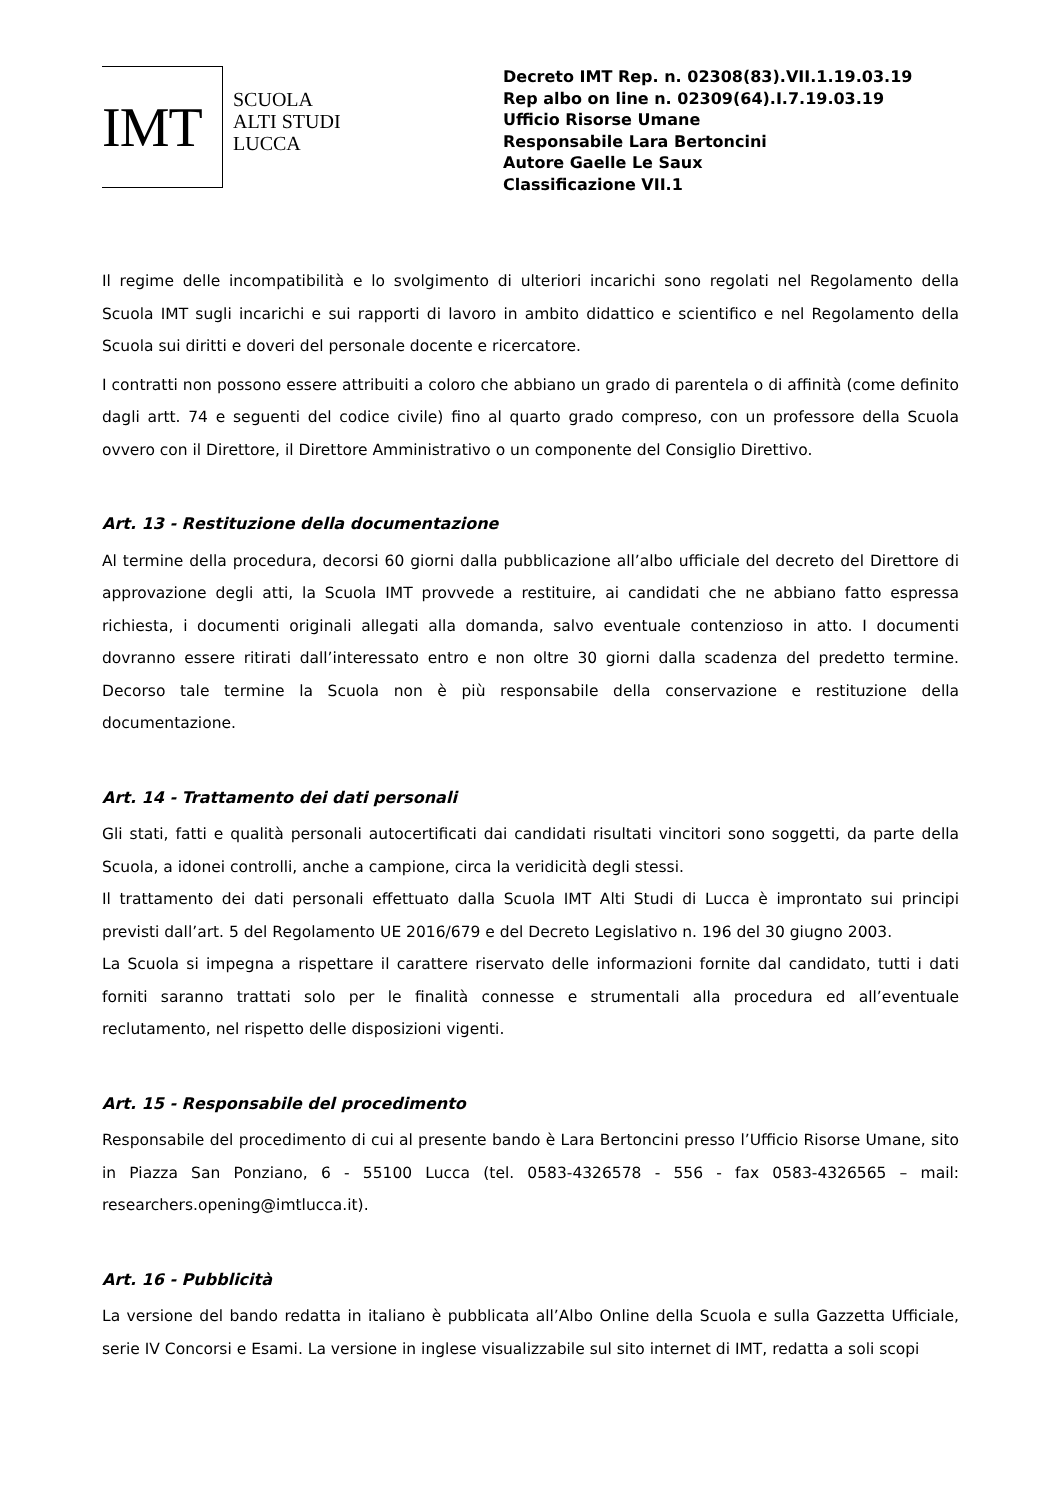IMT
SCUOLA
ALTI STUDI
LUCCA
Decreto IMT Rep. n. 02308(83).VII.1.19.03.19
Rep albo on line n. 02309(64).I.7.19.03.19
Ufficio Risorse Umane
Responsabile Lara Bertoncini
Autore Gaelle Le Saux
Classificazione VII.1
Il regime delle incompatibilità e lo svolgimento di ulteriori incarichi sono regolati nel Regolamento della Scuola IMT sugli incarichi e sui rapporti di lavoro in ambito didattico e scientifico e nel Regolamento della Scuola sui diritti e doveri del personale docente e ricercatore.
I contratti non possono essere attribuiti a coloro che abbiano un grado di parentela o di affinità (come definito dagli artt. 74 e seguenti del codice civile) fino al quarto grado compreso, con un professore della Scuola ovvero con il Direttore, il Direttore Amministrativo o un componente del Consiglio Direttivo.
Art. 13 - Restituzione della documentazione
Al termine della procedura, decorsi 60 giorni dalla pubblicazione all’albo ufficiale del decreto del Direttore di approvazione degli atti, la Scuola IMT provvede a restituire, ai candidati che ne abbiano fatto espressa richiesta, i documenti originali allegati alla domanda, salvo eventuale contenzioso in atto. I documenti dovranno essere ritirati dall’interessato entro e non oltre 30 giorni dalla scadenza del predetto termine. Decorso tale termine la Scuola non è più responsabile della conservazione e restituzione della documentazione.
Art. 14 - Trattamento dei dati personali
Gli stati, fatti e qualità personali autocertificati dai candidati risultati vincitori sono soggetti, da parte della Scuola, a idonei controlli, anche a campione, circa la veridicità degli stessi.
Il trattamento dei dati personali effettuato dalla Scuola IMT Alti Studi di Lucca è improntato sui principi previsti dall’art. 5 del Regolamento UE 2016/679 e del Decreto Legislativo n. 196 del 30 giugno 2003.
La Scuola si impegna a rispettare il carattere riservato delle informazioni fornite dal candidato, tutti i dati forniti saranno trattati solo per le finalità connesse e strumentali alla procedura ed all’eventuale reclutamento, nel rispetto delle disposizioni vigenti.
Art. 15 - Responsabile del procedimento
Responsabile del procedimento di cui al presente bando è Lara Bertoncini presso l’Ufficio Risorse Umane, sito in Piazza San Ponziano, 6 - 55100 Lucca (tel. 0583-4326578 - 556 - fax 0583-4326565 – mail: researchers.opening@imtlucca.it).
Art. 16 - Pubblicità
La versione del bando redatta in italiano è pubblicata all’Albo Online della Scuola e sulla Gazzetta Ufficiale, serie IV Concorsi e Esami. La versione in inglese visualizzabile sul sito internet di IMT, redatta a soli scopi